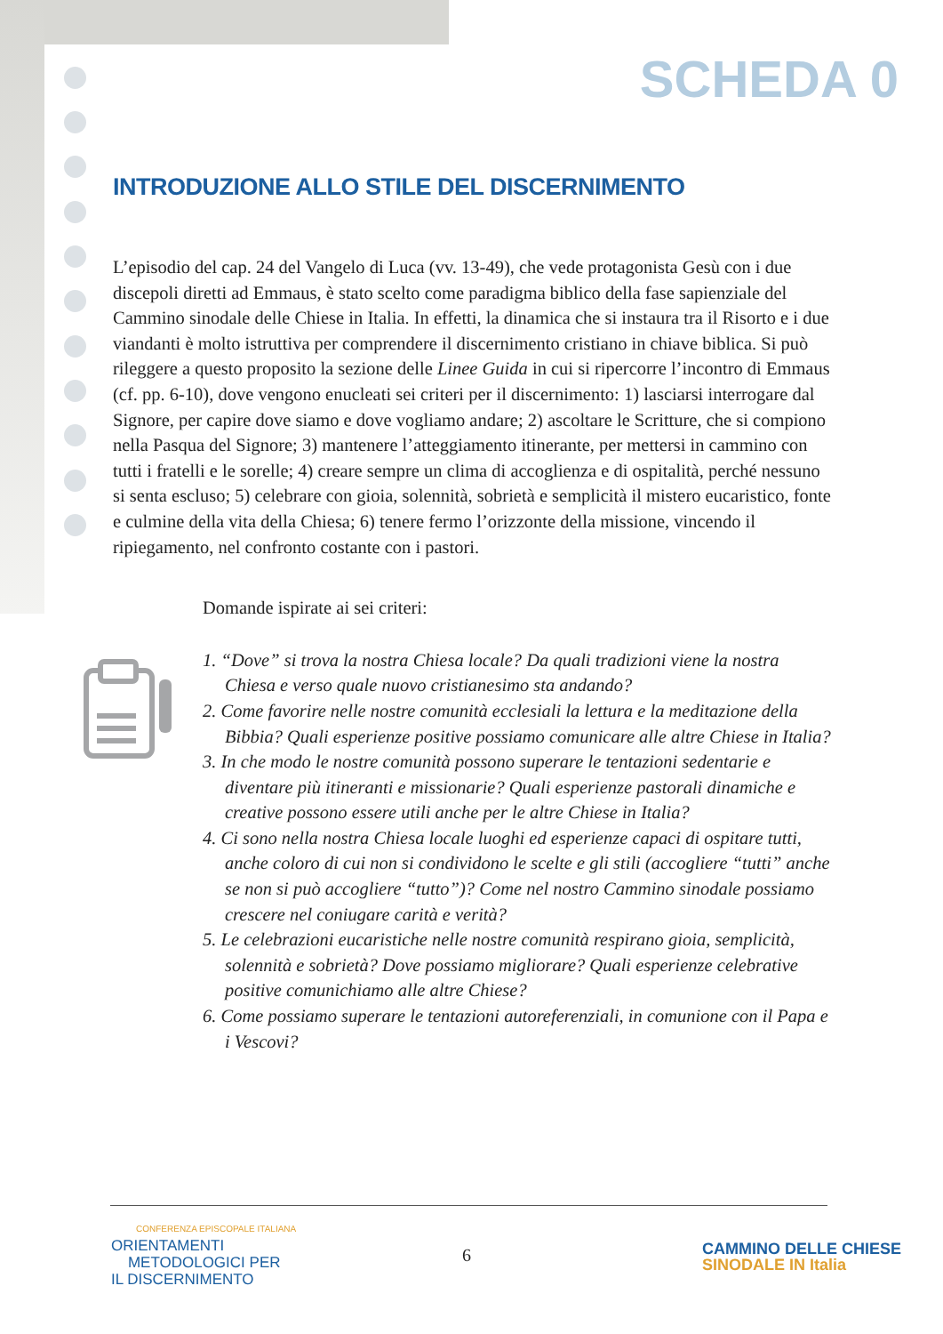SCHEDA 0
INTRODUZIONE ALLO STILE DEL DISCERNIMENTO
L’episodio del cap. 24 del Vangelo di Luca (vv. 13-49), che vede protagonista Gesù con i due discepoli diretti ad Emmaus, è stato scelto come paradigma biblico della fase sapienziale del Cammino sinodale delle Chiese in Italia. In effetti, la dinamica che si instaura tra il Risorto e i due viandanti è molto istruttiva per comprendere il discerni­mento cristiano in chiave biblica. Si può rileggere a questo proposito la sezione delle Linee Guida in cui si ripercorre l’incontro di Emmaus (cf. pp. 6-10), dove vengono enucleati sei criteri per il discernimento: 1) lasciarsi interrogare dal Signore, per capire dove siamo e dove vogliamo andare; 2) ascoltare le Scritture, che si compiono nella Pasqua del Signore; 3) mantenere l’atteggiamento itinerante, per mettersi in cammino con tutti i fratelli e le sorelle; 4) creare sempre un clima di accoglienza e di ospitalità, perché nessuno si senta escluso; 5) celebrare con gioia, solennità, sobrietà e semplicità il mistero eucaristico, fonte e culmine della vita della Chiesa; 6) tenere fermo l’orizzonte della missione, vincendo il ripiegamento, nel confronto costante con i pastori.
Domande ispirate ai sei criteri:
1. “Dove” si trova la nostra Chiesa locale? Da quali tradizioni viene la nostra Chiesa e verso quale nuovo cristianesimo sta andando?
2. Come favorire nelle nostre comunità ecclesiali la lettura e la meditazione della Bibbia? Quali esperienze positive possiamo comunicare alle altre Chiese in Italia?
3. In che modo le nostre comunità possono superare le tentazioni sedentarie e diventare più itineranti e missionarie? Quali esperienze pastorali dinamiche e creative possono essere utili anche per le altre Chiese in Italia?
4. Ci sono nella nostra Chiesa locale luoghi ed esperienze capaci di ospitare tutti, anche coloro di cui non si condividono le scelte e gli stili (accogliere “tutti” anche se non si può accogliere “tutto”)? Come nel nostro Cammino sinodale possiamo crescere nel coniugare carità e verità?
5. Le celebrazioni eucaristiche nelle nostre comunità respirano gioia, semplicità, solennità e sobrietà? Dove possiamo migliorare? Quali esperienze celebrative positive comunichiamo alle altre Chiese?
6. Come possiamo superare le tentazioni autoreferenziali, in comunione con il Papa e i Vescovi?
CONFERENZA EPISCOPALE ITALIANA
ORIENTAMENTI
METODOLOGICI PER
IL DISCERNIMENTO
6
CAMMINO DELLE CHIESE
SINODALE IN Italia